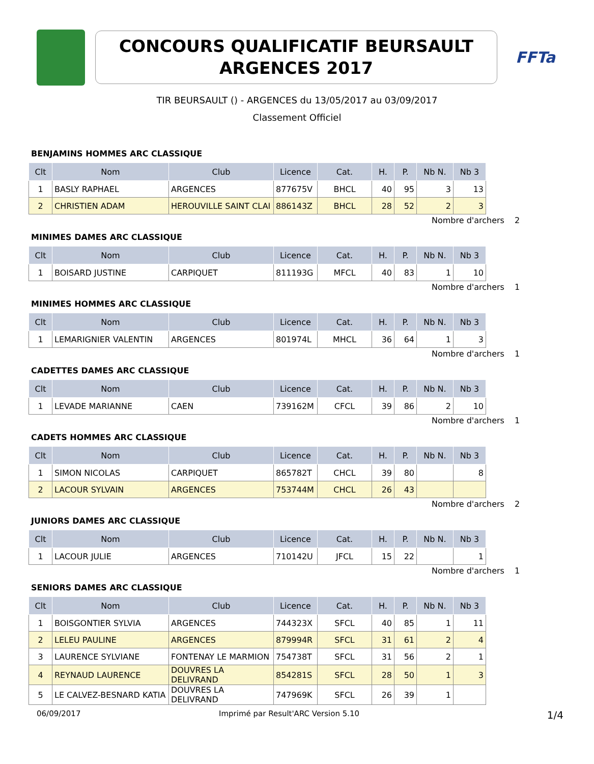CONCOURS QUALIFICATIF BEURSAULT
ARGENCES 2017
FFTa
TIR BEURSAULT () - ARGENCES du 13/05/2017 au 03/09/2017
Classement Officiel
BENJAMINS HOMMES ARC CLASSIQUE
| Clt | Nom | Club | Licence | Cat. | H. | P. | Nb N. | Nb 3 |
| --- | --- | --- | --- | --- | --- | --- | --- | --- |
| 1 | BASLY RAPHAEL | ARGENCES | 877675V | BHCL | 40 | 95 | 3 | 13 |
| 2 | CHRISTIEN ADAM | HEROUVILLE SAINT CLAI | 886143Z | BHCL | 28 | 52 | 2 | 3 |
Nombre d'archers 2
MINIMES DAMES ARC CLASSIQUE
| Clt | Nom | Club | Licence | Cat. | H. | P. | Nb N. | Nb 3 |
| --- | --- | --- | --- | --- | --- | --- | --- | --- |
| 1 | BOISARD JUSTINE | CARPIQUET | 811193G | MFCL | 40 | 83 | 1 | 10 |
Nombre d'archers 1
MINIMES HOMMES ARC CLASSIQUE
| Clt | Nom | Club | Licence | Cat. | H. | P. | Nb N. | Nb 3 |
| --- | --- | --- | --- | --- | --- | --- | --- | --- |
| 1 | LEMARIGNIER VALENTIN | ARGENCES | 801974L | MHCL | 36 | 64 | 1 | 3 |
Nombre d'archers 1
CADETTES DAMES ARC CLASSIQUE
| Clt | Nom | Club | Licence | Cat. | H. | P. | Nb N. | Nb 3 |
| --- | --- | --- | --- | --- | --- | --- | --- | --- |
| 1 | LEVADE MARIANNE | CAEN | 739162M | CFCL | 39 | 86 | 2 | 10 |
Nombre d'archers 1
CADETS HOMMES ARC CLASSIQUE
| Clt | Nom | Club | Licence | Cat. | H. | P. | Nb N. | Nb 3 |
| --- | --- | --- | --- | --- | --- | --- | --- | --- |
| 1 | SIMON NICOLAS | CARPIQUET | 865782T | CHCL | 39 | 80 | | 8 |
| 2 | LACOUR SYLVAIN | ARGENCES | 753744M | CHCL | 26 | 43 | | |
Nombre d'archers 2
JUNIORS DAMES ARC CLASSIQUE
| Clt | Nom | Club | Licence | Cat. | H. | P. | Nb N. | Nb 3 |
| --- | --- | --- | --- | --- | --- | --- | --- | --- |
| 1 | LACOUR JULIE | ARGENCES | 710142U | JFCL | 15 | 22 | | 1 |
Nombre d'archers 1
SENIORS DAMES ARC CLASSIQUE
| Clt | Nom | Club | Licence | Cat. | H. | P. | Nb N. | Nb 3 |
| --- | --- | --- | --- | --- | --- | --- | --- | --- |
| 1 | BOISGONTIER SYLVIA | ARGENCES | 744323X | SFCL | 40 | 85 | 1 | 11 |
| 2 | LELEU PAULINE | ARGENCES | 879994R | SFCL | 31 | 61 | 2 | 4 |
| 3 | LAURENCE SYLVIANE | FONTENAY LE MARMION | 754738T | SFCL | 31 | 56 | 2 | 1 |
| 4 | REYNAUD LAURENCE | DOUVRES LA DELIVRAND | 854281S | SFCL | 28 | 50 | 1 | 3 |
| 5 | LE CALVEZ-BESNARD KATIA | DOUVRES LA DELIVRAND | 747969K | SFCL | 26 | 39 | 1 | |
06/09/2017 Imprimé par Result'ARC Version 5.10 1/4